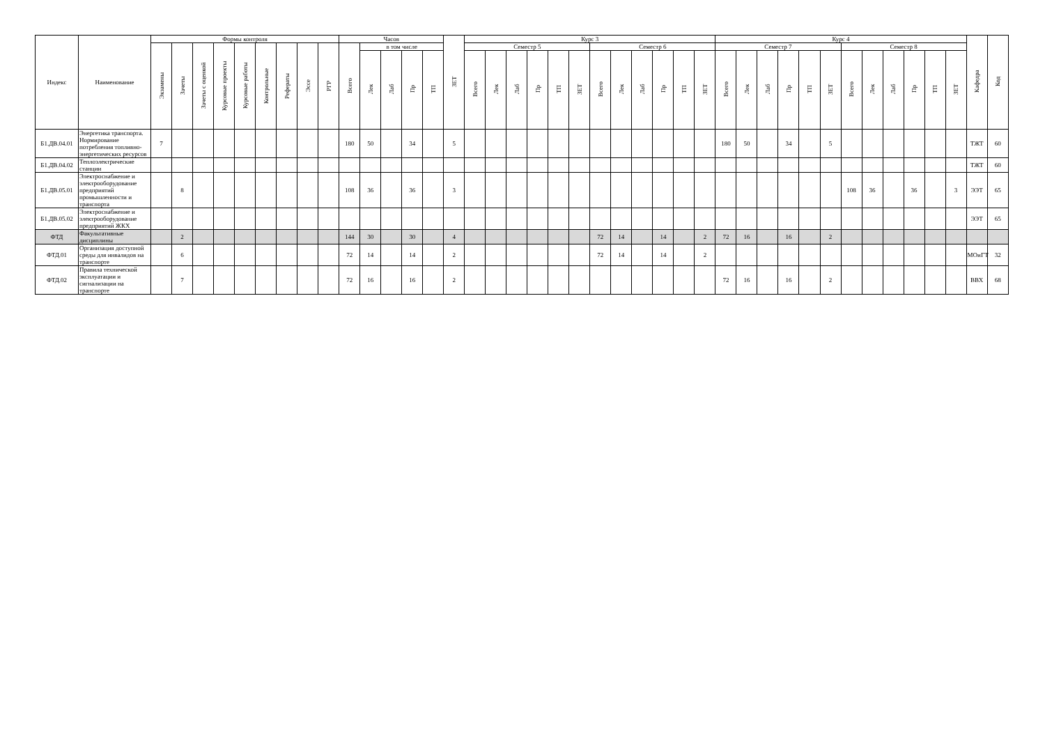| Индекс | Наименование | Формы контроля | | | | | | | | | Часов | | | | | ЗЕТ | Курс 3 | | | | | | | | | | | | Курс 4 | | | | | | | | | | | | Кафедра | Код |
| --- | --- | --- | --- | --- | --- | --- | --- | --- | --- | --- | --- | --- | --- | --- | --- | --- | --- | --- | --- | --- | --- | --- | --- | --- | --- | --- | --- | --- | --- | --- | --- | --- | --- | --- | --- | --- | --- | --- | --- | --- | --- | --- |
| | | Экзамены | Зачеты | Зачеты с оценкой | Курсовые проекты | Курсовые работы | Контрольные | Рефераты | Эссе | РГР | Всего | в том числе | | | | | Семестр 5 | | | | | | Семестр 6 | | | | | | Семестр 7 | | | | | | Семестр 8 | | | | | | | |
| | | | | | | | | | | | | Лек | Лаб | Пр | ТП | | Всего | Лек | Лаб | Пр | ТП | ЗЕТ | Всего | Лек | Лаб | Пр | ТП | ЗЕТ | Всего | Лек | Лаб | Пр | ТП | ЗЕТ | Всего | Лек | Лаб | Пр | ТП | ЗЕТ | | |
| Б1.ДВ.04.01 | Энергетика транспорта. Нормирование потребления топливно-энергетических ресурсов | 7 | | | | | | | | | 180 | 50 | | 34 | | 5 | | | | | | | | | | | | | 180 | 50 | | 34 | | 5 | | | | | | | ТЖТ | 60 |
| Б1.ДВ.04.02 | Теплоэлектрические станции | | | | | | | | | | | | | | | | | | | | | | | | | | | | | | | | | | | | | | | | ТЖТ | 60 |
| Б1.ДВ.05.01 | Электроснабжение и электрооборудование предприятий промышленности и транспорта | | 8 | | | | | | | | 108 | 36 | | 36 | | 3 | | | | | | | | | | | | | | | | | | | 108 | 36 | | 36 | | 3 | ЭЭТ | 65 |
| Б1.ДВ.05.02 | Электроснабжение и электрооборудование предприятий ЖКХ | | | | | | | | | | | | | | | | | | | | | | | | | | | | | | | | | | | | | | | | ЭЭТ | 65 |
| ФТД | Факультативные дисциплины | | 2 | | | | | | | | 144 | 30 | | 30 | | 4 | | | | | | | 72 | 14 | | 14 | | 2 | 72 | 16 | | 16 | | 2 | | | | | | | | |
| ФТД.01 | Организация доступной среды для инвалидов на транспорте | | 6 | | | | | | | | 72 | 14 | | 14 | | 2 | | | | | | | 72 | 14 | | 14 | | 2 | | | | | | | | | | | | | МОиГТ | 32 |
| ФТД.02 | Правила технической эксплуатации и сигнализации на транспорте | | 7 | | | | | | | | 72 | 16 | | 16 | | 2 | | | | | | | | | | | | | 72 | 16 | | 16 | | 2 | | | | | | | ВВХ | 68 |